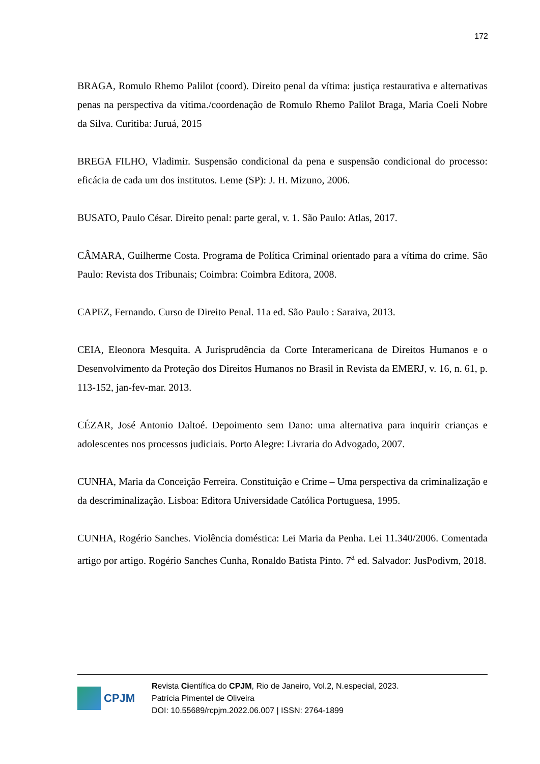172
BRAGA, Romulo Rhemo Palilot (coord). Direito penal da vítima: justiça restaurativa e alternativas penas na perspectiva da vítima./coordenação de Romulo Rhemo Palilot Braga, Maria Coeli Nobre da Silva. Curitiba: Juruá, 2015
BREGA FILHO, Vladimir. Suspensão condicional da pena e suspensão condicional do processo: eficácia de cada um dos institutos. Leme (SP): J. H. Mizuno, 2006.
BUSATO, Paulo César. Direito penal: parte geral, v. 1. São Paulo: Atlas, 2017.
CÂMARA, Guilherme Costa. Programa de Política Criminal orientado para a vítima do crime. São Paulo: Revista dos Tribunais; Coimbra: Coimbra Editora, 2008.
CAPEZ, Fernando. Curso de Direito Penal. 11a ed. São Paulo : Saraiva, 2013.
CEIA, Eleonora Mesquita. A Jurisprudência da Corte Interamericana de Direitos Humanos e o Desenvolvimento da Proteção dos Direitos Humanos no Brasil in Revista da EMERJ, v. 16, n. 61, p. 113-152, jan-fev-mar. 2013.
CÉZAR, José Antonio Daltoé. Depoimento sem Dano: uma alternativa para inquirir crianças e adolescentes nos processos judiciais. Porto Alegre: Livraria do Advogado, 2007.
CUNHA, Maria da Conceição Ferreira. Constituição e Crime – Uma perspectiva da criminalização e da descriminalização. Lisboa: Editora Universidade Católica Portuguesa, 1995.
CUNHA, Rogério Sanches. Violência doméstica: Lei Maria da Penha. Lei 11.340/2006. Comentada artigo por artigo. Rogério Sanches Cunha, Ronaldo Batista Pinto. 7<sup>a</sup> ed. Salvador: JusPodivm, 2018.
CPJM
Revista Científica do CPJM, Rio de Janeiro, Vol.2, N.especial, 2023.
Patrícia Pimentel de Oliveira
DOI: 10.55689/rcpjm.2022.06.007 | ISSN: 2764-1899